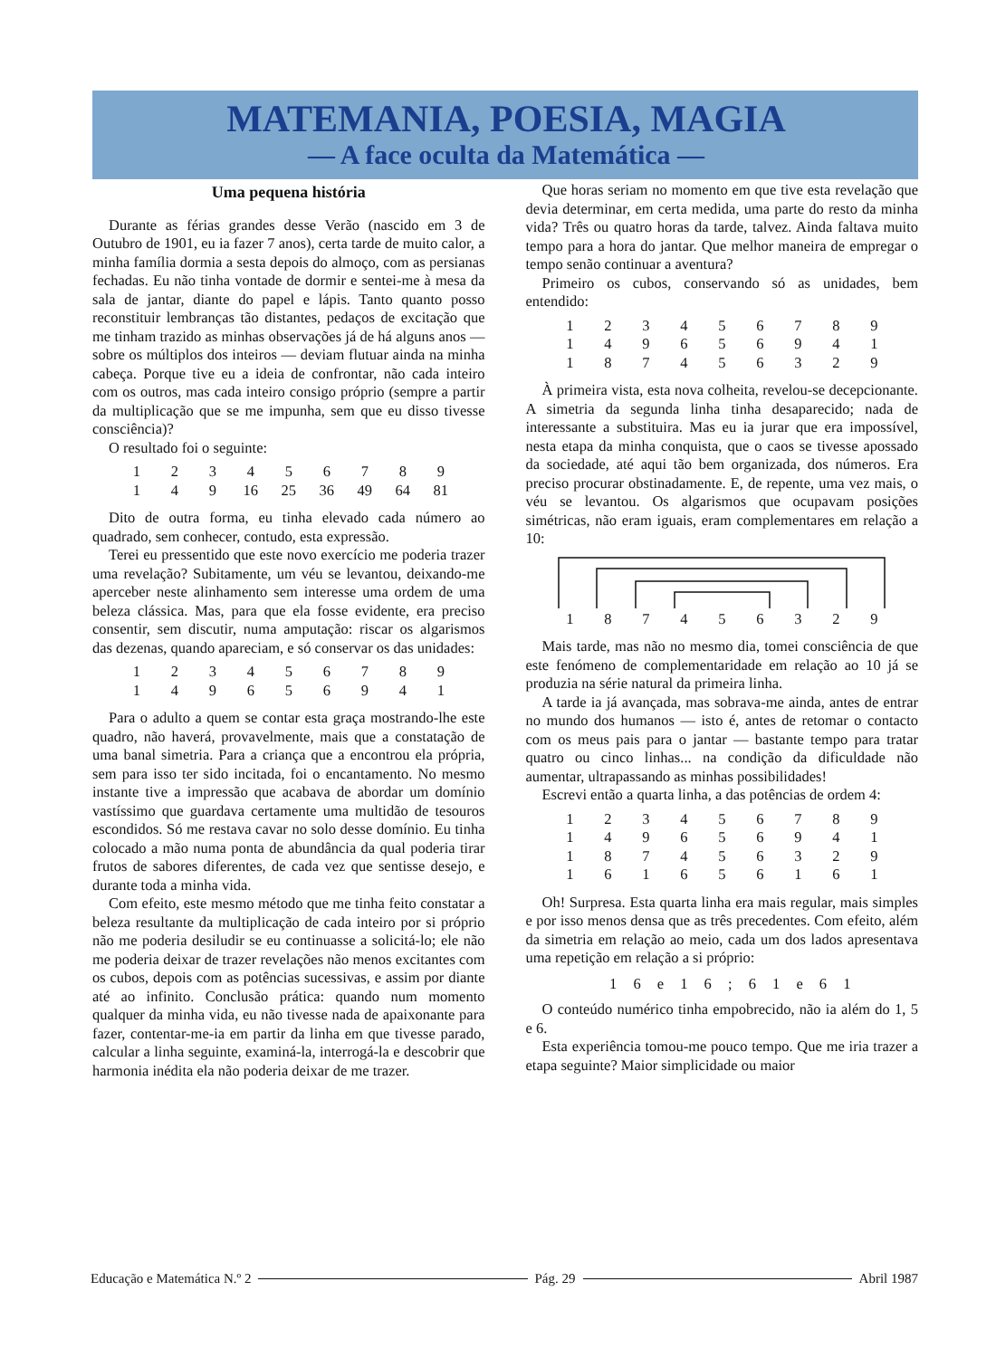MATEMANIA, POESIA, MAGIA
— A face oculta da Matemática —
Uma pequena história
Durante as férias grandes desse Verão (nascido em 3 de Outubro de 1901, eu ia fazer 7 anos), certa tarde de muito calor, a minha família dormia a sesta depois do almoço, com as persianas fechadas. Eu não tinha vontade de dormir e sentei-me à mesa da sala de jantar, diante do papel e lápis. Tanto quanto posso reconstituir lembranças tão distantes, pedaços de excitação que me tinham trazido as minhas observações já de há alguns anos — sobre os múltiplos dos inteiros — deviam flutuar ainda na minha cabeça. Porque tive eu a ideia de confrontar, não cada inteiro com os outros, mas cada inteiro consigo próprio (sempre a partir da multiplicação que se me impunha, sem que eu disso tivesse consciência)?
O resultado foi o seguinte:
| 1 | 2 | 3 | 4 | 5 | 6 | 7 | 8 | 9 |
| 1 | 4 | 9 | 16 | 25 | 36 | 49 | 64 | 81 |
Dito de outra forma, eu tinha elevado cada número ao quadrado, sem conhecer, contudo, esta expressão.
Terei eu pressentido que este novo exercício me poderia trazer uma revelação? Subitamente, um véu se levantou, deixando-me aperceber neste alinhamento sem interesse uma ordem de uma beleza clássica. Mas, para que ela fosse evidente, era preciso consentir, sem discutir, numa amputação: riscar os algarismos das dezenas, quando apareciam, e só conservar os das unidades:
| 1 | 2 | 3 | 4 | 5 | 6 | 7 | 8 | 9 |
| 1 | 4 | 9 | 6 | 5 | 6 | 9 | 4 | 1 |
Para o adulto a quem se contar esta graça mostrando-lhe este quadro, não haverá, provavelmente, mais que a constatação de uma banal simetria. Para a criança que a encontrou ela própria, sem para isso ter sido incitada, foi o encantamento. No mesmo instante tive a impressão que acabava de abordar um domínio vastíssimo que guardava certamente uma multidão de tesouros escondidos. Só me restava cavar no solo desse domínio. Eu tinha colocado a mão numa ponta de abundância da qual poderia tirar frutos de sabores diferentes, de cada vez que sentisse desejo, e durante toda a minha vida.
Com efeito, este mesmo método que me tinha feito constatar a beleza resultante da multiplicação de cada inteiro por si próprio não me poderia desiludir se eu continuasse a solicitá-lo; ele não me poderia deixar de trazer revelações não menos excitantes com os cubos, depois com as potências sucessivas, e assim por diante até ao infinito. Conclusão prática: quando num momento qualquer da minha vida, eu não tivesse nada de apaixonante para fazer, contentar-me-ia em partir da linha em que tivesse parado, calcular a linha seguinte, examiná-la, interrogá-la e descobrir que harmonia inédita ela não poderia deixar de me trazer.
Que horas seriam no momento em que tive esta revelação que devia determinar, em certa medida, uma parte do resto da minha vida? Três ou quatro horas da tarde, talvez. Ainda faltava muito tempo para a hora do jantar. Que melhor maneira de empregar o tempo senão continuar a aventura?
Primeiro os cubos, conservando só as unidades, bem entendido:
| 1 | 2 | 3 | 4 | 5 | 6 | 7 | 8 | 9 |
| 1 | 4 | 9 | 6 | 5 | 6 | 9 | 4 | 1 |
| 1 | 8 | 7 | 4 | 5 | 6 | 3 | 2 | 9 |
À primeira vista, esta nova colheita, revelou-se decepcionante. A simetria da segunda linha tinha desaparecido; nada de interessante a substituira. Mas eu ia jurar que era impossível, nesta etapa da minha conquista, que o caos se tivesse apossado da sociedade, até aqui tão bem organizada, dos números. Era preciso procurar obstinadamente. E, de repente, uma vez mais, o véu se levantou. Os algarismos que ocupavam posições simétricas, não eram iguais, eram complementares em relação a 10:
| 1 | 8 | 7 | 4 | 5 | 6 | 3 | 2 | 9 |
Mais tarde, mas não no mesmo dia, tomei consciência de que este fenómeno de complementaridade em relação ao 10 já se produzia na série natural da primeira linha.
A tarde ia já avançada, mas sobrava-me ainda, antes de entrar no mundo dos humanos — isto é, antes de retomar o contacto com os meus pais para o jantar — bastante tempo para tratar quatro ou cinco linhas... na condição da dificuldade não aumentar, ultrapassando as minhas possibilidades!
Escrevi então a quarta linha, a das potências de ordem 4:
| 1 | 2 | 3 | 4 | 5 | 6 | 7 | 8 | 9 |
| 1 | 4 | 9 | 6 | 5 | 6 | 9 | 4 | 1 |
| 1 | 8 | 7 | 4 | 5 | 6 | 3 | 2 | 9 |
| 1 | 6 | 1 | 6 | 5 | 6 | 1 | 6 | 1 |
Oh! Surpresa. Esta quarta linha era mais regular, mais simples e por isso menos densa que as três precedentes. Com efeito, além da simetria em relação ao meio, cada um dos lados apresentava uma repetição em relação a si próprio:
1 6 e 1 6 ; 6 1 e 6 1
O conteúdo numérico tinha empobrecido, não ia além do 1, 5 e 6.
Esta experiência tomou-me pouco tempo. Que me iria trazer a etapa seguinte? Maior simplicidade ou maior
Educação e Matemática N.º 2 Pág. 29 Abril 1987